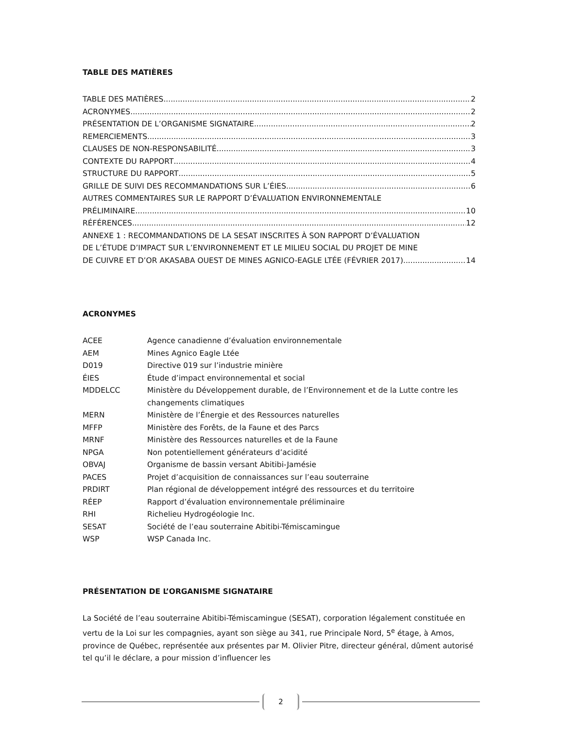TABLE DES MATIÈRES
TABLE DES MATIÈRES 2
ACRONYMES 2
PRÉSENTATION DE L’ORGANISME SIGNATAIRE 2
REMERCIEMENTS 3
CLAUSES DE NON-RESPONSABILITÉ 3
CONTEXTE DU RAPPORT 4
STRUCTURE DU RAPPORT 5
GRILLE DE SUIVI DES RECOMMANDATIONS SUR L’ÉIES 6
AUTRES COMMENTAIRES SUR LE RAPPORT D’ÉVALUATION ENVIRONNEMENTALE
PRÉLIMINAIRE 10
RÉFÉRENCES 12
ANNEXE 1 : RECOMMANDATIONS DE LA SESAT INSCRITES À SON RAPPORT D’ÉVALUATION
DE L’ÉTUDE D’IMPACT SUR L’ENVIRONNEMENT ET LE MILIEU SOCIAL DU PROJET DE MINE
DE CUIVRE ET D’OR AKASABA OUEST DE MINES AGNICO-EAGLE LTÉE (FÉVRIER 2017) 14
ACRONYMES
ACEE Agence canadienne d’évaluation environnementale
AEM Mines Agnico Eagle Ltée
D019 Directive 019 sur l’industrie minière
ÉIES Étude d’impact environnemental et social
MDDELCC Ministère du Développement durable, de l’Environnement et de la Lutte contre les changements climatiques
MERN Ministère de l’Énergie et des Ressources naturelles
MFFP Ministère des Forêts, de la Faune et des Parcs
MRNF Ministère des Ressources naturelles et de la Faune
NPGA Non potentiellement générateurs d’acidité
OBVAJ Organisme de bassin versant Abitibi-Jamésie
PACES Projet d’acquisition de connaissances sur l’eau souterraine
PRDIRT Plan régional de développement intégré des ressources et du territoire
RÉEP Rapport d’évaluation environnementale préliminaire
RHI Richelieu Hydrogéologie Inc.
SESAT Société de l’eau souterraine Abitibi-Témiscamingue
WSP WSP Canada Inc.
PRÉSENTATION DE L’ORGANISME SIGNATAIRE
La Société de l’eau souterraine Abitibi-Témiscamingue (SESAT), corporation légalement constituée en vertu de la Loi sur les compagnies, ayant son siège au 341, rue Principale Nord, 5<sup>e</sup> étage, à Amos, province de Québec, représentée aux présentes par M. Olivier Pitre, directeur général, dûment autorisé tel qu’il le déclare, a pour mission d’influencer les
2